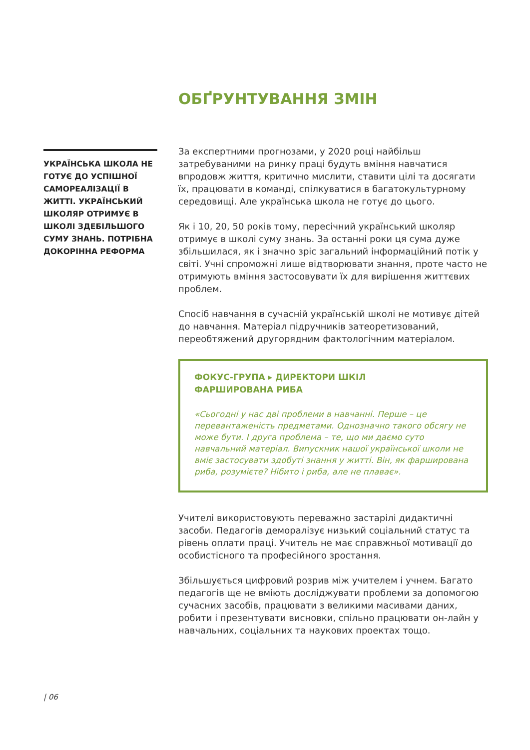ОБҐРУНТУВАННЯ ЗМІН
УКРАЇНСЬКА ШКОЛА НЕ ГОТУЄ ДО УСПІШНОЇ САМОРЕАЛІЗАЦІЇ В ЖИТТІ. УКРАЇНСЬКИЙ ШКОЛЯР ОТРИМУЄ В ШКОЛІ ЗДЕБІЛЬШОГО СУМУ ЗНАНЬ. ПОТРІБНА ДОКОРІННА РЕФОРМА
За експертними прогнозами, у 2020 році найбільш затребуваними на ринку праці будуть вміння навчатися впродовж життя, критично мислити, ставити цілі та досягати їх, працювати в команді, спілкуватися в багатокультурному середовищі. Але українська школа не готує до цього.
Як і 10, 20, 50 років тому, пересічний український школяр отримує в школі суму знань. За останні роки ця сума дуже збільшилася, як і значно зріс загальний інформаційний потік у світі. Учні спроможні лише відтворювати знання, проте часто не отримують вміння застосовувати їх для вирішення життєвих проблем.
Спосіб навчання в сучасній українській школі не мотивує дітей до навчання. Матеріал підручників затеоретизований, переобтяжений другорядним фактологічним матеріалом.
ФОКУС-ГРУПА ▸ ДИРЕКТОРИ ШКІЛ
ФАРШИРОВАНА РИБА
«Сьогодні у нас дві проблеми в навчанні. Перше – це перевантаженість предметами. Однозначно такого обсягу не може бути. І друга проблема – те, що ми даємо суто навчальний матеріал. Випускник нашої української школи не вміє застосувати здобуті знання у житті. Він, як фарширована риба, розумієте? Нібито і риба, але не плаває».
Учителі використовують переважно застарілі дидактичні засоби. Педагогів деморалізує низький соціальний статус та рівень оплати праці. Учитель не має справжньої мотивації до особистісного та професійного зростання.
Збільшується цифровий розрив між учителем і учнем. Багато педагогів ще не вміють досліджувати проблеми за допомогою сучасних засобів, працювати з великими масивами даних, робити і презентувати висновки, спільно працювати он-лайн у навчальних, соціальних та наукових проектах тощо.
| 06